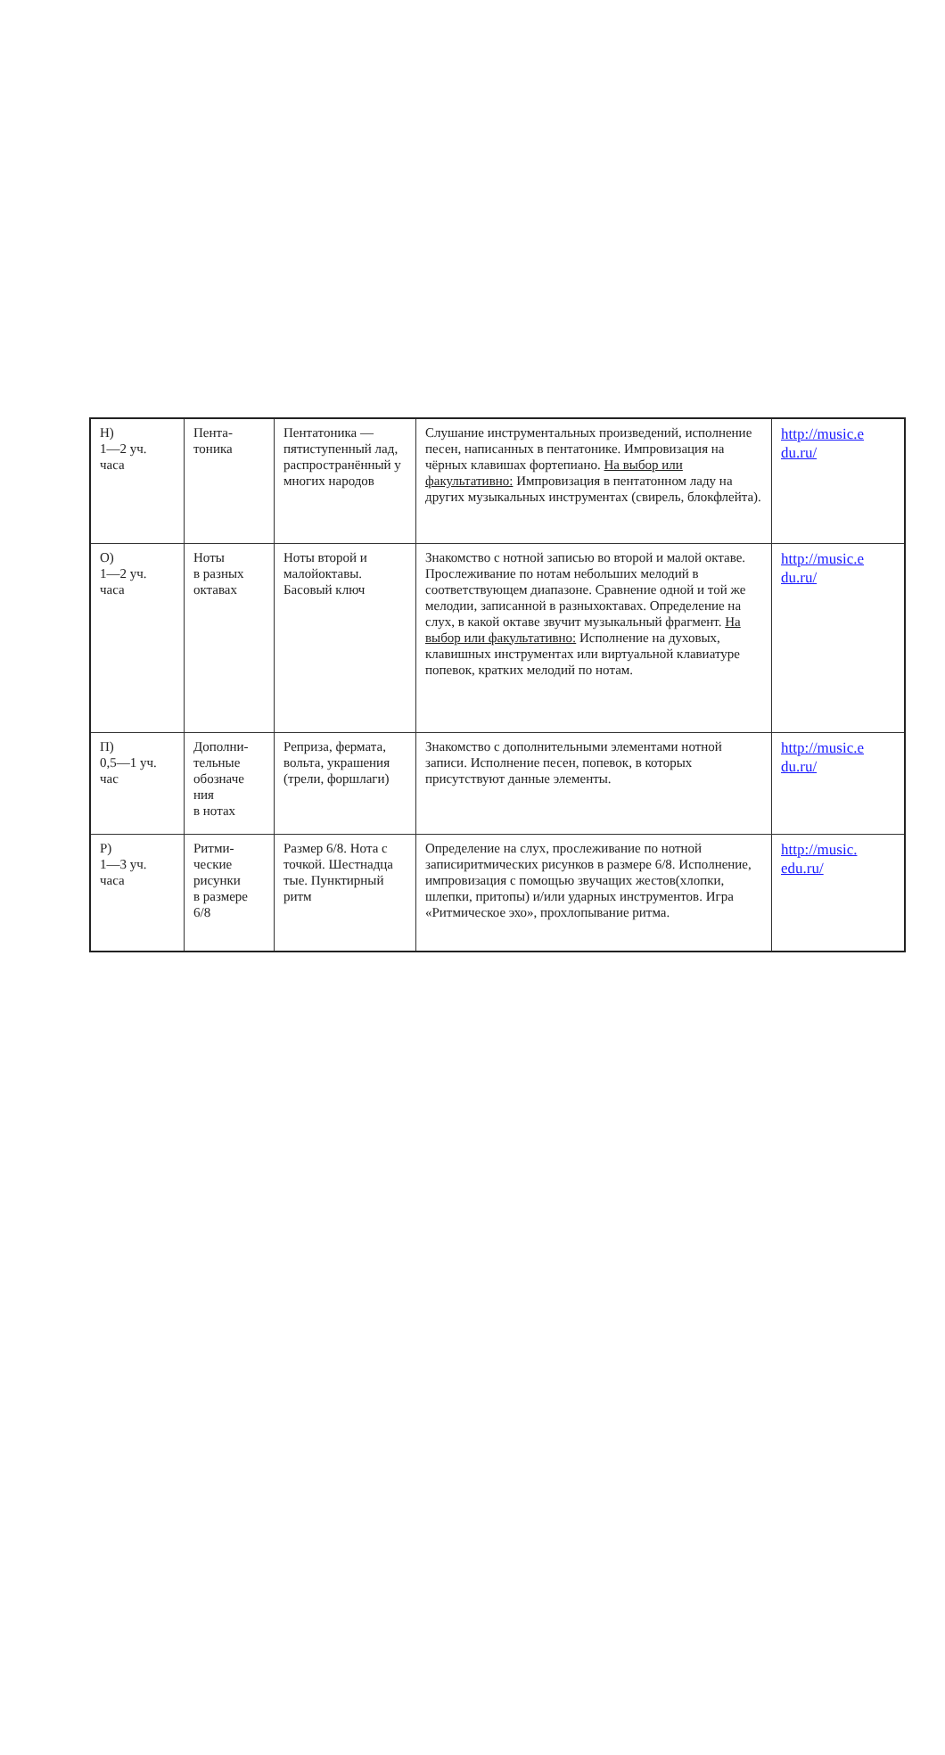| Н) 1—2 уч. часа | Пента- тоника | Пентатоника — пятиступенный лад, распространённый у многих народов | Слушание инструментальных произведений, исполнение песен, написанных в пентатонике. Импровизация на чёрных клавишах фортепиано. На выбор или факультативно: Импровизация в пентатонном ладу на других музыкальных инструментах (свирель, блокфлейта). | http://music.e du.ru/ |
| О) 1—2 уч. часа | Ноты в разных октавах | Ноты второй и малойоктавы. Басовый ключ | Знакомство с нотной записью во второй и малой октаве. Прослеживание по нотам небольших мелодий в соответствующем диапазоне. Сравнение одной и той же мелодии, записанной в разныхоктавах. Определение на слух, в какой октаве звучит музыкальный фрагмент. На выбор или факультативно: Исполнение на духовых, клавишных инструментах или виртуальной клавиатуре попевок, кратких мелодий по нотам. | http://music.e du.ru/ |
| П) 0,5—1 уч. час | Дополни- тельные обозначе ния в нотах | Реприза, фермата, вольта, украшения (трели, форшлаги) | Знакомство с дополнительными элементами нотной записи. Исполнение песен, попевок, в которых присутствуют данные элементы. | http://music.e du.ru/ |
| Р) 1—3 уч. часа | Ритми- ческие рисунки в размере 6/8 | Размер 6/8. Нота с точкой. Шестнадца тые. Пунктирный ритм | Определение на слух, прослеживание по нотной записиритмических рисунков в размере 6/8. Исполнение, импровизация с помощью звучащих жестов(хлопки, шлепки, притопы) и/или ударных инструментов. Игра «Ритмическое эхо», прохлопывание ритма. | http://music. edu.ru/ |